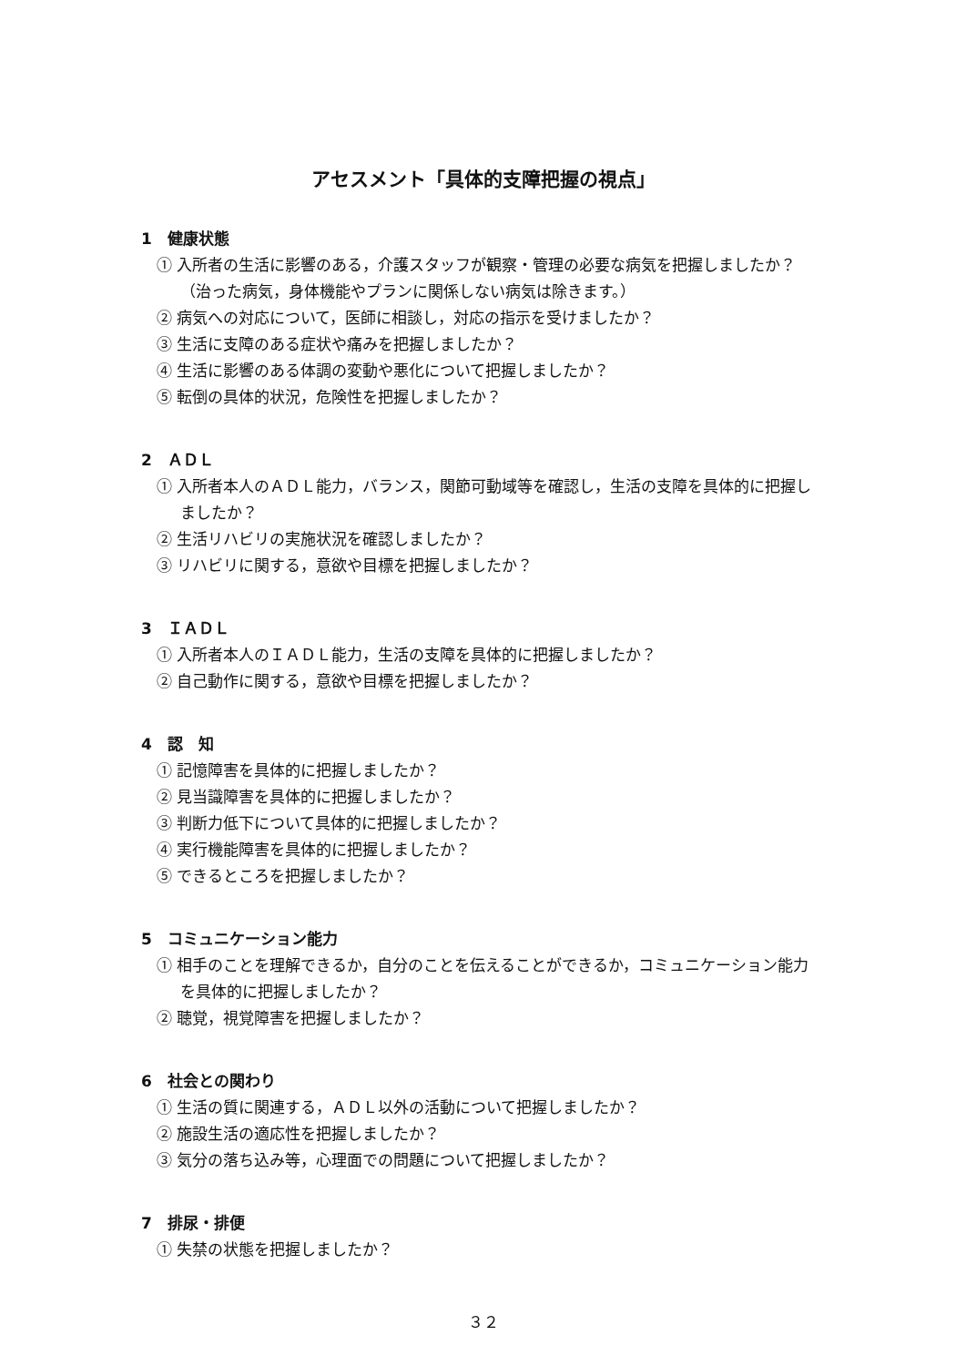アセスメント「具体的支障把握の視点」
1　健康状態
① 入所者の生活に影響のある，介護スタッフが観察・管理の必要な病気を把握しましたか？（治った病気，身体機能やプランに関係しない病気は除きます。）
② 病気への対応について，医師に相談し，対応の指示を受けましたか？
③ 生活に支障のある症状や痛みを把握しましたか？
④ 生活に影響のある体調の変動や悪化について把握しましたか？
⑤ 転倒の具体的状況，危険性を把握しましたか？
2　ＡＤＬ
① 入所者本人のＡＤＬ能力，バランス，関節可動域等を確認し，生活の支障を具体的に把握しましたか？
② 生活リハビリの実施状況を確認しましたか？
③ リハビリに関する，意欲や目標を把握しましたか？
3　ＩＡＤＬ
① 入所者本人のＩＡＤＬ能力，生活の支障を具体的に把握しましたか？
② 自己動作に関する，意欲や目標を把握しましたか？
4　認　知
① 記憶障害を具体的に把握しましたか？
② 見当識障害を具体的に把握しましたか？
③ 判断力低下について具体的に把握しましたか？
④ 実行機能障害を具体的に把握しましたか？
⑤ できるところを把握しましたか？
5　コミュニケーション能力
① 相手のことを理解できるか，自分のことを伝えることができるか，コミュニケーション能力を具体的に把握しましたか？
② 聴覚，視覚障害を把握しましたか？
6　社会との関わり
① 生活の質に関連する，ＡＤＬ以外の活動について把握しましたか？
② 施設生活の適応性を把握しましたか？
③ 気分の落ち込み等，心理面での問題について把握しましたか？
7　排尿・排便
① 失禁の状態を把握しましたか？
３２